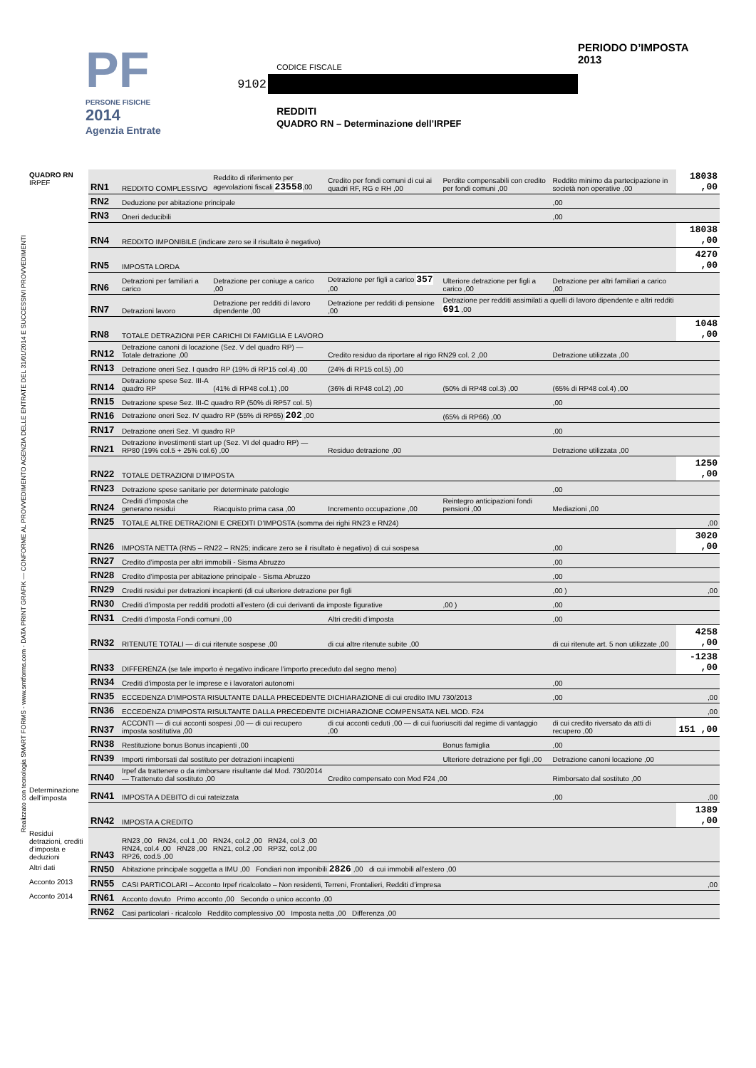PF
PERSONE FISICHE
2014
Agenzia Entrate
CODICE FISCALE
9102
REDDITI
QUADRO RN – Determinazione dell’IRPEF
PERIODO D’IMPOSTA 2013
Realizzato con tecnologia SMART FORMS - www.smtforms.com - DATA PRINT GRAFIK — CONFORME AL PROVVEDIMENTO AGENZIA DELLE ENTRATE DEL 31/01/2014 E SUCCESSIVI PROVVEDIMENTI
| QUADRO RN IRPEF | RN1 | REDDITO COMPLESSIVO | Reddito di riferimento per agevolazioni fiscali 23558 ,00 | Credito per fondi comuni di cui ai quadri RF, RG e RH ,00 | Perdite compensabili con credito per fondi comuni ,00 | Reddito minimo da partecipazione in società non operative ,00 | 18038 ,00 |
| | RN2 | Deduzione per abitazione principale | | | | ,00 | |
| | RN3 | Oneri deducibili | | | | ,00 | |
| | RN4 | REDDITO IMPONIBILE (indicare zero se il risultato è negativo) | | | | | 18038 ,00 |
| | RN5 | IMPOSTA LORDA | | | | | 4270 ,00 |
| | RN6 | Detrazioni per familiari a carico | Detrazione per coniuge a carico ,00 | Detrazione per figli a carico 357 ,00 | Ulteriore detrazione per figli a carico ,00 | Detrazione per altri familiari a carico ,00 | |
| | RN7 | Detrazioni lavoro | Detrazione per redditi di lavoro dipendente ,00 | Detrazione per redditi di pensione ,00 | Detrazione per redditi assimilati a quelli di lavoro dipendente e altri redditi 691 ,00 | | |
| | RN8 | TOTALE DETRAZIONI PER CARICHI DI FAMIGLIA E LAVORO | | | | | 1048 ,00 |
| | RN12 | Detrazione canoni di locazione (Sez. V del quadro RP) — Totale detrazione ,00 | | Credito residuo da riportare al rigo RN29 col. 2 ,00 | | Detrazione utilizzata ,00 | |
| | RN13 | Detrazione oneri Sez. I quadro RP (19% di RP15 col.4) ,00 | | (24% di RP15 col.5) ,00 | | | |
| | RN14 | Detrazione spese Sez. III-A quadro RP | (41% di RP48 col.1) ,00 | (36% di RP48 col.2) ,00 | (50% di RP48 col.3) ,00 | (65% di RP48 col.4) ,00 | |
| | RN15 | Detrazione spese Sez. III-C quadro RP (50% di RP57 col. 5) | | | | ,00 | |
| | RN16 | Detrazione oneri Sez. IV quadro RP (55% di RP65) 202 ,00 | | | (65% di RP66) ,00 | | |
| | RN17 | Detrazione oneri Sez. VI quadro RP | | | | ,00 | |
| | RN21 | Detrazione investimenti start up (Sez. VI del quadro RP) — RP80 (19% col.5 + 25% col.6) ,00 | | Residuo detrazione ,00 | | Detrazione utilizzata ,00 | |
| | RN22 | TOTALE DETRAZIONI D’IMPOSTA | | | | | 1250 ,00 |
| | RN23 | Detrazione spese sanitarie per determinate patologie | | | | ,00 | |
| | RN24 | Crediti d’imposta che generano residui | Riacquisto prima casa ,00 | Incremento occupazione ,00 | Reintegro anticipazioni fondi pensioni ,00 | Mediazioni ,00 | |
| | RN25 | TOTALE ALTRE DETRAZIONI E CREDITI D’IMPOSTA (somma dei righi RN23 e RN24) | | | | | ,00 |
| | RN26 | IMPOSTA NETTA (RN5 – RN22 – RN25; indicare zero se il risultato è negativo) di cui sospesa | | | | ,00 | 3020 ,00 |
| | RN27 | Credito d’imposta per altri immobili - Sisma Abruzzo | | | | ,00 | |
| | RN28 | Credito d’imposta per abitazione principale - Sisma Abruzzo | | | | ,00 | |
| | RN29 | Crediti residui per detrazioni incapienti (di cui ulteriore detrazione per figli | | | | ,00 ) | ,00 |
| | RN30 | Crediti d’imposta per redditi prodotti all’estero (di cui derivanti da imposte figurative | | | ,00 ) | ,00 | |
| | RN31 | Crediti d’imposta Fondi comuni ,00 | | Altri crediti d’imposta | | ,00 | |
| | RN32 | RITENUTE TOTALI — di cui ritenute sospese ,00 | | di cui altre ritenute subite ,00 | | di cui ritenute art. 5 non utilizzate ,00 | 4258 ,00 |
| | RN33 | DIFFERENZA (se tale importo è negativo indicare l’importo preceduto dal segno meno) | | | | | -1238 ,00 |
| | RN34 | Crediti d’imposta per le imprese e i lavoratori autonomi | | | | ,00 | |
| | RN35 | ECCEDENZA D’IMPOSTA RISULTANTE DALLA PRECEDENTE DICHIARAZIONE di cui credito IMU 730/2013 | | | | ,00 | ,00 |
| | RN36 | ECCEDENZA D’IMPOSTA RISULTANTE DALLA PRECEDENTE DICHIARAZIONE COMPENSATA NEL MOD. F24 | | | | | ,00 |
| | RN37 | ACCONTI — di cui acconti sospesi ,00 — di cui recupero imposta sostitutiva ,00 | | di cui acconti ceduti ,00 — di cui fuoriusciti dal regime di vantaggio ,00 | | di cui credito riversato da atti di recupero ,00 | 151 ,00 |
| | RN38 | Restituzione bonus Bonus incapienti ,00 | | | Bonus famiglia | ,00 | |
| | RN39 | Importi rimborsati dal sostituto per detrazioni incapienti | | | Ulteriore detrazione per figli ,00 | Detrazione canoni locazione ,00 | |
| | RN40 | Irpef da trattenere o da rimborsare risultante dal Mod. 730/2014 — Trattenuto dal sostituto ,00 | | Credito compensato con Mod F24 ,00 | | Rimborsato dal sostituto ,00 | |
| Determinazione dell’imposta | RN41 | IMPOSTA A DEBITO di cui rateizzata | | | | ,00 | ,00 |
| | RN42 | IMPOSTA A CREDITO | | | | | 1389 ,00 |
| Residui detrazioni, crediti d’imposta e deduzioni | RN43 | RN23 ,00 RN24, col.1 ,00 RN24, col.2 ,00 RN24, col.3 ,00 RN24, col.4 ,00 RN28 ,00 RN21, col.2 ,00 RP32, col.2 ,00 RP26, cod.5 ,00 | | | | | |
| Altri dati | RN50 | Abitazione principale soggetta a IMU ,00 Fondiari non imponibili 2826 ,00 di cui immobili all’estero ,00 | | | | | |
| Acconto 2013 | RN55 | CASI PARTICOLARI – Acconto Irpef ricalcolato – Non residenti, Terreni, Frontalieri, Redditi d’impresa | | | | | ,00 |
| Acconto 2014 | RN61 | Acconto dovuto Primo acconto ,00 Secondo o unico acconto ,00 | | | | | |
| | RN62 | Casi particolari - ricalcolo Reddito complessivo ,00 Imposta netta ,00 Differenza ,00 | | | | | |